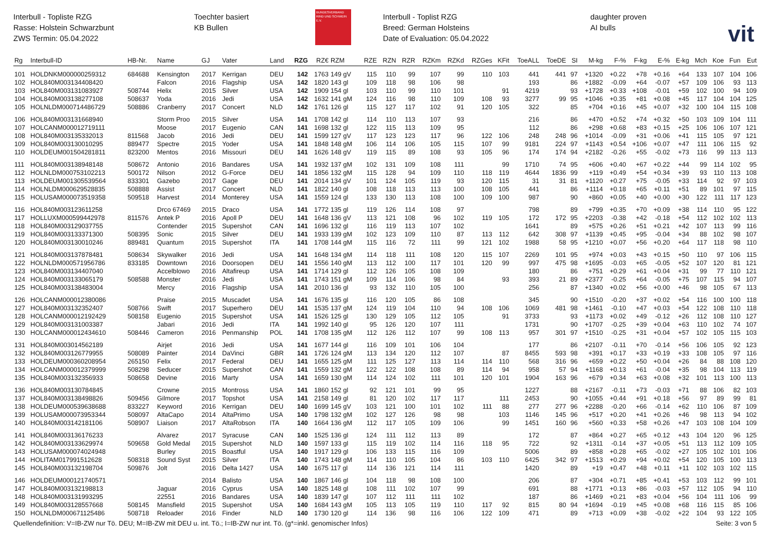Interbull - Topliste RZG
Rasse: Holstein Schwarzbunt
ZWS Termin: 05.04.2022
Toechter basiert
KB Bullen
BUNDESVERBAND RIND UND SCHWEIN E.V.
Interbull - Toplist RZG
Breed: German Holsteins
Date of Evaluation: 05.04.2022
daughter proven
AI bulls
vit
| Rg | Interbull-ID | HB-Nr. | Name | GJ | Vater | Land | RZG | RZ€ | RZM | RZE | RZN | RZR | RZKm | RZKd | RZGes | KFit | ToeALL | ToeDE | SI | M-kg | F-% | F-kg | E-% | E-kg | Mch | Koe | Fun | Eut |
| --- | --- | --- | --- | --- | --- | --- | --- | --- | --- | --- | --- | --- | --- | --- | --- | --- | --- | --- | --- | --- | --- | --- | --- | --- | --- | --- | --- | --- |
| 101 | HOLDNKM000000259312 | 684688 | Kensington | 2017 | Kerrigan | DEU | 142 | 1763 | 149 gV | 115 | 110 | 99 | 107 | 99 | 110 | 103 | 441 | 441 | 97 | +1320 | +0.22 | +78 | +0.16 | +64 | 133 | 107 | 104 | 106 |
| 102 | HOL840M003134408420 | | Falcon | 2016 | Flagship | USA | 142 | 1820 | 143 gl | 109 | 118 | 98 | 106 | 98 | | | 193 | | 86 | +1882 | -0.09 | +64 | -0.07 | +57 | 109 | 106 | 93 | 113 |
| 103 | HOL840M003131083927 | 508744 | Helix | 2015 | Silver | USA | 142 | 1909 | 154 gl | 103 | 110 | 99 | 110 | 101 | | 91 | 4219 | | 93 | +1728 | +0.33 | +108 | -0.01 | +59 | 102 | 100 | 94 | 109 |
| 104 | HOL840M003138277108 | 508637 | Yoda | 2016 | Jedi | USA | 142 | 1632 | 141 gM | 124 | 116 | 98 | 110 | 109 | 108 | 93 | 3277 | 99 | 95 | +1046 | +0.35 | +81 | +0.08 | +45 | 117 | 104 | 104 | 125 |
| 105 | HOLNLDM000714486729 | 508886 | Cranberry | 2017 | Concert | NLD | 142 | 1761 | 126 gl | 115 | 127 | 117 | 102 | 91 | 120 | 105 | 322 | | 85 | +704 | +0.16 | +45 | +0.07 | +32 | 100 | 104 | 115 | 108 |
| 106 | HOL840M003131668940 | | Storm Proo | 2015 | Silver | USA | 141 | 1708 | 142 gl | 114 | 110 | 113 | 107 | 93 | | | 216 | | 86 | +470 | +0.52 | +74 | +0.32 | +50 | 103 | 109 | 104 | 111 |
| 107 | HOLCANM000012719111 | | Moose | 2017 | Eugenio | CAN | 141 | 1698 | 132 gl | 122 | 115 | 113 | 109 | 95 | | | 112 | | 86 | +298 | +0.68 | +83 | +0.15 | +25 | 106 | 106 | 107 | 121 |
| 108 | HOL840M003135332013 | 811568 | Jacob | 2016 | Jedi | DEU | 141 | 1599 | 127 gV | 117 | 123 | 123 | 117 | 96 | 122 | 106 | 248 | 248 | 96 | +1014 | -0.09 | +31 | +0.06 | +41 | 115 | 105 | 97 | 121 |
| 109 | HOL840M003130010295 | 889477 | Spectre | 2015 | Yoder | USA | 141 | 1848 | 148 gM | 106 | 114 | 106 | 105 | 115 | 107 | 99 | 9181 | 224 | 97 | +1143 | +0.54 | +106 | +0.07 | +47 | 111 | 106 | 115 | 92 |
| 110 | HOLDEUM001504281811 | 823200 | Mentos | 2016 | Missouri | DEU | 141 | 1626 | 148 gV | 119 | 115 | 89 | 108 | 93 | 105 | 96 | 174 | 174 | 94 | +2182 | -0.26 | +55 | -0.02 | +73 | 116 | 99 | 113 | 113 |
| 111 | HOL840M003138948148 | 508672 | Antonio | 2016 | Bandares | USA | 141 | 1932 | 137 gM | 102 | 131 | 109 | 108 | 111 | | 99 | 1710 | 74 | 95 | +606 | +0.40 | +67 | +0.22 | +44 | 99 | 114 | 102 | 95 |
| 112 | HOLNLDM000753102213 | 500172 | Nilson | 2012 | G-Force | DEU | 141 | 1856 | 132 gM | 115 | 128 | 94 | 109 | 110 | 118 | 119 | 4644 | 1836 | 99 | +119 | +0.49 | +54 | +0.34 | +39 | 93 | 110 | 113 | 108 |
| 113 | HOLDEUM001305539564 | 833301 | Gazebo | 2017 | Gage | DEU | 141 | 2014 | 134 gV | 101 | 124 | 105 | 119 | 93 | 120 | 115 | 31 | 31 | 81 | +1120 | +0.27 | +75 | -0.05 | +33 | 114 | 92 | 97 | 103 |
| 114 | HOLNLDM000629528835 | 508888 | Assist | 2017 | Concert | NLD | 141 | 1822 | 140 gl | 108 | 118 | 113 | 113 | 100 | 108 | 105 | 441 | | 86 | +1114 | +0.18 | +65 | +0.11 | +51 | 89 | 101 | 97 | 115 |
| 115 | HOLUSAM000073519358 | 509518 | Harvest | 2014 | Monterey | USA | 141 | 1559 | 124 gl | 133 | 130 | 113 | 108 | 100 | 109 | 100 | 987 | | 90 | +860 | +0.05 | +40 | +0.00 | +30 | 122 | 111 | 117 | 123 |
| 116 | HOL840M003123611258 | | Drco 67469 | 2015 | Draco | USA | 141 | 1772 | 135 gl | 119 | 126 | 114 | 108 | 97 | | | 798 | | 89 | +799 | +0.35 | +70 | +0.09 | +38 | 114 | 110 | 95 | 122 |
| 117 | HOLLUXM000599442978 | 811576 | Antek P | 2016 | Apoll P | DEU | 141 | 1648 | 136 gV | 113 | 121 | 108 | 96 | 102 | 119 | 105 | 172 | 172 | 95 | +2203 | -0.38 | +42 | -0.18 | +54 | 112 | 102 | 102 | 113 |
| 118 | HOL840M003129037755 | | Contender | 2015 | Supershot | CAN | 141 | 1696 | 132 gl | 116 | 119 | 113 | 107 | 102 | | | 1641 | | 89 | +575 | +0.26 | +51 | +0.21 | +42 | 107 | 113 | 99 | 116 |
| 119 | HOL840M003133371300 | 508395 | Sonic | 2015 | Silver | DEU | 141 | 1933 | 139 gM | 102 | 123 | 109 | 110 | 87 | 113 | 112 | 642 | 308 | 97 | +1139 | +0.45 | +95 | -0.04 | +34 | 88 | 102 | 98 | 107 |
| 120 | HOL840M003130010246 | 889481 | Quantum | 2015 | Supershot | ITA | 141 | 1708 | 144 gM | 115 | 116 | 72 | 111 | 99 | 121 | 102 | 1988 | 58 | 95 | +1210 | +0.07 | +56 | +0.20 | +64 | 117 | 118 | 98 | 110 |
| 121 | HOL840M003137878481 | 508634 | Skywalker | 2016 | Jedi | USA | 141 | 1648 | 134 gM | 114 | 118 | 111 | 108 | 120 | 115 | 107 | 2269 | 101 | 95 | +974 | +0.03 | +43 | +0.15 | +50 | 110 | 97 | 106 | 115 |
| 122 | HOLNLDM000571956786 | 833185 | Downtown | 2016 | Doorsopen | DEU | 141 | 1556 | 140 gM | 113 | 112 | 100 | 117 | 101 | 120 | 99 | 997 | 475 | 98 | +1695 | -0.03 | +65 | -0.05 | +52 | 107 | 120 | 81 | 121 |
| 123 | HOL840M003134407040 | | Accelblowo | 2016 | Altafireup | USA | 141 | 1714 | 129 gl | 112 | 126 | 105 | 108 | 109 | | | 180 | | 86 | +751 | +0.29 | +61 | +0.04 | +31 | 99 | 77 | 110 | 121 |
| 124 | HOL840M003133065179 | 508588 | Monster | 2016 | Jedi | USA | 141 | 1743 | 151 gM | 109 | 114 | 106 | 98 | 84 | | 93 | 393 | 21 | 89 | +2377 | -0.25 | +64 | -0.05 | +75 | 107 | 115 | 94 | 107 |
| 125 | HOL840M003138483004 | | Mercy | 2016 | Flagship | USA | 141 | 2010 | 136 gl | 93 | 132 | 110 | 105 | 100 | | | 256 | | 87 | +1340 | +0.02 | +56 | +0.00 | +46 | 98 | 105 | 67 | 113 |
| 126 | HOLCANM000012380086 | | Praise | 2015 | Muscadet | USA | 141 | 1676 | 135 gl | 116 | 120 | 105 | 86 | 108 | | | 345 | | 90 | +1510 | -0.20 | +37 | +0.02 | +54 | 116 | 100 | 100 | 118 |
| 127 | HOL840M003132352407 | 508766 | Swift | 2017 | Superhero | DEU | 141 | 1535 | 137 gM | 124 | 119 | 104 | 110 | 94 | 108 | 106 | 1069 | 481 | 98 | +1461 | -0.10 | +47 | +0.03 | +54 | 122 | 108 | 110 | 118 |
| 128 | HOLCANM000012192429 | 508158 | Eugenio | 2015 | Supershot | USA | 141 | 1526 | 125 gl | 130 | 129 | 105 | 112 | 105 | | 91 | 3733 | | 93 | +1173 | +0.02 | +49 | -0.12 | +26 | 112 | 108 | 110 | 127 |
| 129 | HOL840M003131003387 | | Jabari | 2016 | Jedi | ITA | 141 | 1992 | 140 gl | 95 | 126 | 120 | 107 | 111 | | | 1731 | | 90 | +1707 | -0.25 | +39 | +0.04 | +63 | 110 | 102 | 74 | 107 |
| 130 | HOLCANM000012434610 | 508446 | Cameron | 2016 | Penmanship | POL | 141 | 1708 | 135 gM | 112 | 126 | 112 | 107 | 99 | 108 | 113 | 957 | 301 | 97 | +1510 | -0.25 | +31 | +0.04 | +57 | 102 | 105 | 115 | 103 |
| 131 | HOL840M003014562189 | | Airjet | 2016 | Jedi | USA | 141 | 1677 | 144 gl | 116 | 109 | 101 | 106 | 104 | | | 177 | | 86 | +2107 | -0.11 | +70 | -0.14 | +56 | 106 | 105 | 92 | 123 |
| 132 | HOL840M003126779955 | 508089 | Painter | 2014 | DaVinci | GBR | 141 | 1726 | 124 gM | 113 | 134 | 120 | 112 | 107 | | 87 | 8455 | 593 | 98 | +391 | +0.17 | +33 | +0.19 | +33 | 108 | 105 | 97 | 116 |
| 133 | HOLDEUM000360208954 | 265150 | Felix | 2017 | Federal | DEU | 141 | 1655 | 125 gM | 111 | 125 | 127 | 113 | 114 | 114 | 110 | 568 | 316 | 96 | +659 | +0.22 | +50 | +0.04 | +26 | 84 | 88 | 108 | 120 |
| 134 | HOLCANM000012379999 | 508298 | Seducer | 2015 | Supershot | CAN | 141 | 1559 | 132 gM | 122 | 122 | 108 | 108 | 89 | 114 | 94 | 958 | 57 | 94 | +1168 | +0.13 | +61 | -0.04 | +35 | 98 | 104 | 113 | 119 |
| 135 | HOL840M003132356933 | 508658 | Devine | 2016 | Marty | USA | 141 | 1659 | 130 gM | 114 | 124 | 102 | 111 | 101 | 120 | 101 | 1904 | 163 | 96 | +679 | +0.34 | +63 | +0.08 | +32 | 101 | 113 | 100 | 113 |
| 136 | HOL840M003130784845 | | Crowne | 2015 | Montross | USA | 141 | 1860 | 152 gl | 92 | 121 | 101 | 99 | 95 | | | 1227 | | 88 | +2167 | -0.11 | +73 | -0.03 | +71 | 88 | 106 | 82 | 103 |
| 137 | HOL840M003138498826 | 509456 | Gilmore | 2017 | Topshot | USA | 141 | 2158 | 149 gl | 81 | 120 | 102 | 117 | 117 | | 111 | 2453 | | 90 | +1055 | +0.44 | +91 | +0.18 | +56 | 97 | 89 | 99 | 81 |
| 138 | HOLDEUM000539638688 | 833227 | Keyword | 2016 | Kerrigan | DEU | 140 | 1699 | 145 gV | 103 | 121 | 100 | 101 | 102 | 111 | 88 | 277 | 277 | 96 | +2288 | -0.20 | +66 | -0.14 | +62 | 110 | 106 | 87 | 109 |
| 139 | HOLUSAM000073953344 | 508097 | AltaCapo | 2014 | AltaPrimo | USA | 140 | 1798 | 132 gM | 102 | 127 | 126 | 98 | 98 | | 103 | 1146 | 145 | 96 | +517 | +0.20 | +41 | +0.26 | +46 | 98 | 113 | 94 | 102 |
| 140 | HOL840M003142181106 | 508907 | Liaison | 2017 | AltaRobson | ITA | 140 | 1664 | 136 gM | 112 | 117 | 105 | 109 | 106 | | 99 | 1451 | 160 | 96 | +560 | +0.33 | +58 | +0.26 | +47 | 103 | 108 | 104 | 109 |
| 141 | HOL840M003136176233 | | Alvarez | 2017 | Syracuse | CAN | 140 | 1525 | 136 gl | 124 | 111 | 112 | 113 | 89 | | | 172 | | 87 | +864 | +0.27 | +65 | +0.12 | +43 | 104 | 120 | 96 | 125 |
| 142 | HOL840M003133629974 | 509658 | Gold Medal | 2015 | Supershot | NLD | 140 | 1597 | 133 gl | 115 | 119 | 102 | 114 | 116 | 118 | 95 | 722 | | 92 | +1311 | -0.14 | +37 | +0.05 | +51 | 113 | 112 | 109 | 105 |
| 143 | HOLUSAM000074024948 | | Burley | 2015 | Boastful | USA | 140 | 1917 | 129 gl | 106 | 133 | 115 | 116 | 109 | | | 5006 | | 89 | +858 | +0.28 | +65 | -0.02 | +27 | 105 | 102 | 101 | 106 |
| 144 | HOLITAM017991512628 | 508318 | Sound Syst | 2015 | Silver | ITA | 140 | 1743 | 148 gM | 114 | 110 | 105 | 104 | 86 | 103 | 110 | 6425 | 342 | 97 | +1513 | +0.29 | +94 | +0.02 | +54 | 120 | 105 | 100 | 113 |
| 145 | HOL840M003132198704 | 509876 | Jolt | 2016 | Delta 1427 | USA | 140 | 1675 | 117 gl | 114 | 136 | 121 | 114 | 111 | | | 1420 | | 89 | +19 | +0.47 | +48 | +0.11 | +11 | 102 | 103 | 102 | 115 |
| 146 | HOLDEUM000121740571 | | | 2014 | Balisto | USA | 140 | 1867 | 146 gl | 104 | 118 | 98 | 108 | 100 | | | 206 | | 87 | +304 | +0.71 | +85 | +0.41 | +53 | 103 | 112 | 99 | 101 |
| 147 | HOL840M003132198813 | | Jaguar | 2016 | Cyprus | USA | 140 | 1825 | 148 gl | 108 | 111 | 102 | 107 | 99 | | | 691 | | 88 | +1771 | +0.13 | +86 | -0.03 | +57 | 112 | 105 | 94 | 110 |
| 148 | HOL840M003131993295 | | 22551 | 2016 | Bandares | USA | 140 | 1839 | 147 gl | 107 | 112 | 111 | 111 | 102 | | | 187 | | 86 | +1469 | +0.21 | +83 | +0.04 | +56 | 104 | 111 | 106 | 99 |
| 149 | HOL840M003128557668 | 508145 | Mansfield | 2015 | Supershot | USA | 140 | 1684 | 143 gM | 105 | 113 | 105 | 119 | 110 | 117 | 92 | 815 | 80 | 94 | +1694 | -0.19 | +45 | +0.08 | +68 | 116 | 115 | 85 | 106 |
| 150 | HOLNLDM000671125486 | 508718 | Reloader | 2016 | Finder | NLD | 140 | 1730 | 120 gl | 114 | 136 | 98 | 116 | 106 | 122 | 109 | 471 | | 89 | +713 | +0.09 | +38 | -0.02 | +22 | 104 | 93 | 122 | 105 |
Quellendefinition: V=IB-ZW nur Tö. DEU; M=IB-ZW mit DEU u. int. Tö.; I=IB-ZW nur int. Tö. (g*=inkl. genomischer Infos) Seite: 3 von 5